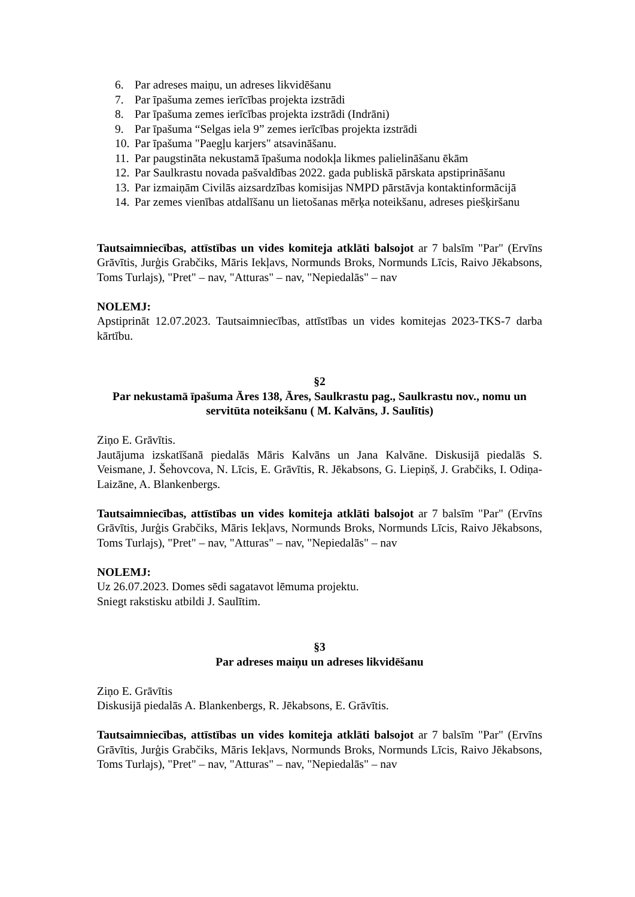6. Par adreses maiņu, un adreses likvidēšanu
7. Par īpašuma zemes ierīcības projekta izstrādi
8. Par īpašuma zemes ierīcības projekta izstrādi (Indrāni)
9. Par īpašuma “Selgas iela 9” zemes ierīcības projekta izstrādi
10. Par īpašuma "Paegļu karjers" atsavināšanu.
11. Par paugstināta nekustamā īpašuma nodokļa likmes palielināšanu ēkām
12. Par Saulkrastu novada pašvaldības 2022. gada publiskā pārskata apstiprināšanu
13. Par izmaiņām Civilās aizsardzības komisijas NMPD pārstāvja kontaktinformācijā
14. Par zemes vienības atdalīšanu un lietošanas mērķa noteikšanu, adreses piešķiršanu
Tautsaimniecības, attīstības un vides komiteja atklāti balsojot ar 7 balsīm "Par" (Ervīns Grāvītis, Jurģis Grabčiks, Māris Iekļavs, Normunds Broks, Normunds Līcis, Raivo Jēkabsons, Toms Turlajs), "Pret" – nav, "Atturas" – nav, "Nepiedalās" – nav
NOLEMJ:
Apstiprināt 12.07.2023. Tautsaimniecības, attīstības un vides komitejas 2023-TKS-7 darba kārtību.
§2
Par nekustamā īpašuma Āres 138, Āres, Saulkrastu pag., Saulkrastu nov., nomu un servitūta noteikšanu ( M. Kalvāns, J. Saulītis)
Ziņo E. Grāvītis.
Jautājuma izskatīšanā piedalās Māris Kalvāns un Jana Kalvāne. Diskusijā piedalās S. Veismane, J. Šehovcova, N. Līcis, E. Grāvītis, R. Jēkabsons, G. Liepiņš, J. Grabčiks, I. Odiņa-Laizāne, A. Blankenbergs.
Tautsaimniecības, attīstības un vides komiteja atklāti balsojot ar 7 balsīm "Par" (Ervīns Grāvītis, Jurģis Grabčiks, Māris Iekļavs, Normunds Broks, Normunds Līcis, Raivo Jēkabsons, Toms Turlajs), "Pret" – nav, "Atturas" – nav, "Nepiedalās" – nav
NOLEMJ:
Uz 26.07.2023. Domes sēdi sagatavot lēmuma projektu.
Sniegt rakstisku atbildi J. Saulītim.
§3
Par adreses maiņu un adreses likvidēšanu
Ziņo E. Grāvītis
Diskusijā piedalās A. Blankenbergs, R. Jēkabsons, E. Grāvītis.
Tautsaimniecības, attīstības un vides komiteja atklāti balsojot ar 7 balsīm "Par" (Ervīns Grāvītis, Jurģis Grabčiks, Māris Iekļavs, Normunds Broks, Normunds Līcis, Raivo Jēkabsons, Toms Turlajs), "Pret" – nav, "Atturas" – nav, "Nepiedalās" – nav